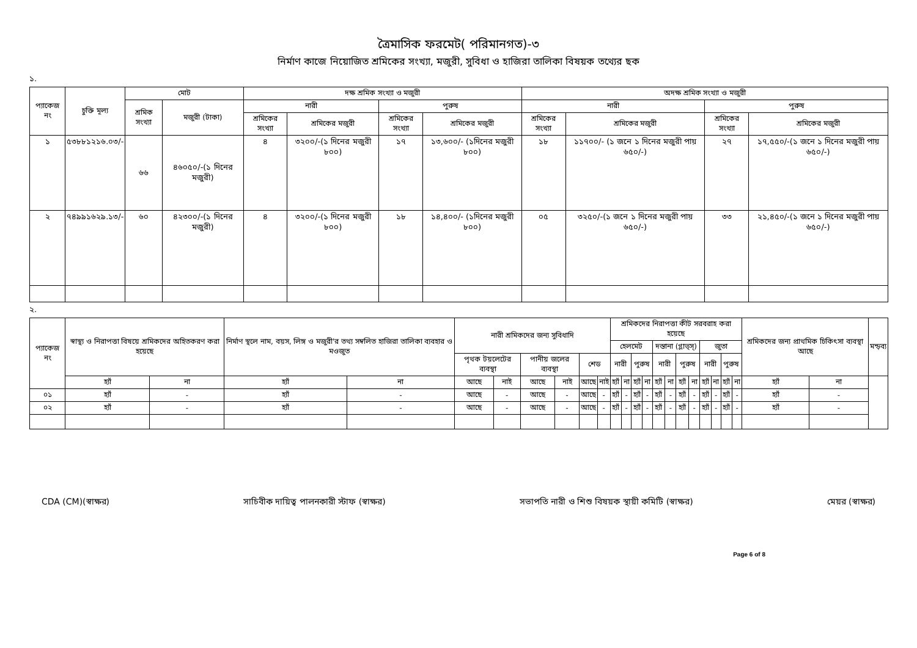ত্রৈমাসিক ফরমেট( পরিমানগত)-৩
নির্মাণ কাজে নিয়োজিত শ্রমিকের সংখ্যা, মজুরী, সুবিধা ও হাজিরা তালিকা বিষয়ক তথ্যের ছক
১.
| প্যাকেজ নং | চুক্তি মূল্য | মোট | | দক্ষ শ্রমিক সংখ্যা ও মজুরী | | | | অদক্ষ শ্রমিক সংখ্যা ও মজুরী | | | |
| --- | --- | --- | --- | --- | --- | --- | --- | --- | --- | --- | --- |
| | | শ্রমিক সংখ্যা | মজুরী (টাকা) | নারী | | পুরুষ | | নারী | | পুরুষ | |
| | | | | শ্রমিকের সংখ্যা | শ্রমিকের মজুরী | শ্রমিকের সংখ্যা | শ্রমিকের মজুরী | শ্রমিকের সংখ্যা | শ্রমিকের মজুরী | শ্রমিকের সংখ্যা | শ্রমিকের মজুরী |
| ১ | ৫৩৮৮১২১৬.০৩/- | ৬৬ | ৪৬০৫০/-(১ দিনের মজুরী) | ৪ | ৩২০০/-(১ দিনের মজুরী ৮০০) | ১৭ | ১৩,৬০০/- (১দিনের মজুরী ৮০০) | ১৮ | ১১৭০০/- (১ জনে ১ দিনের মজুরী পায় ৬৫০/-) | ২৭ | ১৭,৫৫০/-(১ জনে ১ দিনের মজুরী পায় ৬৫০/-) |
| ২ | ৭৪৯৯১৬২৯.১৩/- | ৬০ | ৪২৩০০/-(১ দিনের মজুরী) | ৪ | ৩২০০/-(১ দিনের মজুরী ৮০০) | ১৮ | ১৪,৪০০/- (১দিনের মজুরী ৮০০) | ০৫ | ৩২৫০/-(১ জনে ১ দিনের মজুরী পায় ৬৫০/-) | ৩৩ | ২১,৪৫০/-(১ জনে ১ দিনের মজুরী পায় ৬৫০/-) |
২.
| প্যাকেজ নং | স্বাস্থ্য ও নিরাপত্তা বিষয়ে শ্রমিকদের অহিতকরণ করা হয়েছে | | নির্মাণ স্থলে নাম, বয়স, লিঙ্গ ও মজুরী'র তথ্য সম্বলিত হাজিরা তালিকা ব্যবহার ও মওজুত | | নারী শ্রমিকদের জন্য সুবিধাদি | | | | | | শ্রমিকদের নিরাপত্তা কীট সরবরাহ করা হয়েছে | | | | | | | | | | | | শ্রমিকদের জন্য প্রাথমিক চিকিৎসা ব্যবস্থা আছে | | মন্ড়ব্য |
| --- | --- | --- | --- | --- | --- | --- | --- | --- | --- | --- | --- | --- | --- | --- | --- | --- | --- | --- | --- | --- | --- | --- | --- | --- | --- |
| | | | | | | | | | | | হেলমেট | | | | দস্তানা (গ্লাভ্স্) | | | | জুতা | | | | | | |
| | | | | | পৃথক টয়লেটের ব্যবস্থা | | পানীয় জলের ব্যবস্থা | | শেড | | নারী | | পুরুষ | | নারী | | পুরুষ | | নারী | | পুরুষ | | | | |
| | হ্যাঁ | না | হ্যাঁ | না | আছে | নাই | আছে | নাই | আছে | নাই | হ্যাঁ | না | হ্যাঁ | না | হ্যাঁ | না | হ্যাঁ | না | হ্যাঁ | না | হ্যাঁ | না | হ্যাঁ | না | |
| ০১ | হ্যাঁ | - | হ্যাঁ | - | আছে | - | আছে | - | আছে | - | হ্যাঁ | - | হ্যাঁ | - | হ্যাঁ | - | হ্যাঁ | - | হ্যাঁ | - | হ্যাঁ | - | হ্যাঁ | - | |
| ০২ | হ্যাঁ | - | হ্যাঁ | - | আছে | - | আছে | - | আছে | - | হ্যাঁ | - | হ্যাঁ | - | হ্যাঁ | - | হ্যাঁ | - | হ্যাঁ | - | হ্যাঁ | - | হ্যাঁ | - | |
CDA (CM)(স্বাক্ষর) সাচিবীক দায়িত্ব পালনকারী স্টাফ (স্বাক্ষর) সভাপতি নারী ও শিশু বিষয়ক স্থায়ী কমিটি (স্বাক্ষর) মেয়র (স্বাক্ষর)
Page 6 of 8